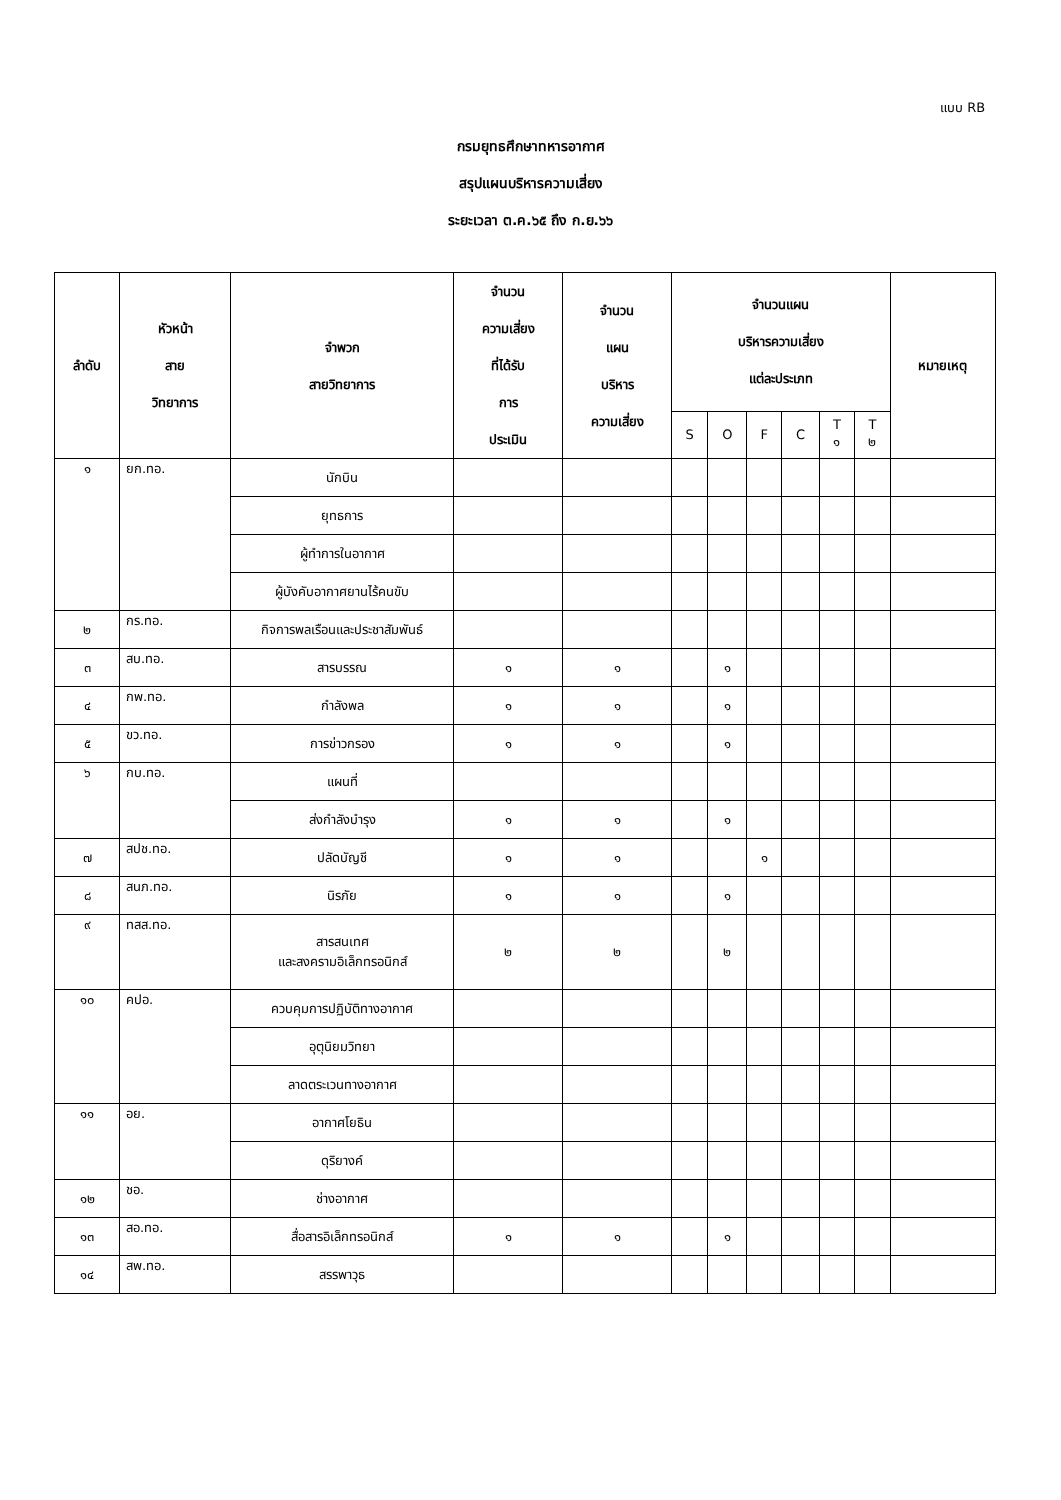แบบ RB
กรมยุทธศึกษาทหารอากาศ
สรุปแผนบริหารความเสี่ยง
ระยะเวลา ต.ค.๖๕ ถึง ก.ย.๖๖
| ลำดับ | หัวหน้า สาย วิทยาการ | จำพวก สายวิทยาการ | จำนวน ความเสี่ยง ที่ได้รับ การ ประเมิน | จำนวน แผน บริหาร ความเสี่ยง | จำนวนแผน บริหารความเสี่ยง แต่ละประเภท | | | | | | หมายเหตุ |
| --- | --- | --- | --- | --- | --- | --- | --- | --- | --- | --- | --- |
| | | | | | S | O | F | C | T ๑ | T ๒ | |
| ๑ | ยก.ทอ. | นักบิน | | | | | | | | | |
| | | ยุทธการ | | | | | | | | | |
| | | ผู้ทำการในอากาศ | | | | | | | | | |
| | | ผู้บังคับอากาศยานไร้คนขับ | | | | | | | | | |
| ๒ | กร.ทอ. | กิจการพลเรือนและประชาสัมพันธ์ | | | | | | | | | |
| ๓ | สบ.ทอ. | สารบรรณ | ๑ | ๑ | | ๑ | | | | | |
| ๔ | กพ.ทอ. | กำลังพล | ๑ | ๑ | | ๑ | | | | | |
| ๕ | ขว.ทอ. | การข่าวกรอง | ๑ | ๑ | | ๑ | | | | | |
| ๖ | กบ.ทอ. | แผนที่ | | | | | | | | | |
| | | ส่งกำลังบำรุง | ๑ | ๑ | | ๑ | | | | | |
| ๗ | สปช.ทอ. | ปลัดบัญชี | ๑ | ๑ | | | ๑ | | | | |
| ๘ | สนภ.ทอ. | นิรภัย | ๑ | ๑ | | ๑ | | | | | |
| ๙ | ทสส.ทอ. | สารสนเทศ และสงครามอิเล็กทรอนิกส์ | ๒ | ๒ | | ๒ | | | | | |
| ๑๐ | คปอ. | ควบคุมการปฏิบัติทางอากาศ | | | | | | | | | |
| | | อุตุนิยมวิทยา | | | | | | | | | |
| | | ลาดตระเวนทางอากาศ | | | | | | | | | |
| ๑๑ | อย. | อากาศโยธิน | | | | | | | | | |
| | | ดุริยางค์ | | | | | | | | | |
| ๑๒ | ชอ. | ช่างอากาศ | | | | | | | | | |
| ๑๓ | สอ.ทอ. | สื่อสารอิเล็กทรอนิกส์ | ๑ | ๑ | | ๑ | | | | | |
| ๑๔ | สพ.ทอ. | สรรพาวุธ | | | | | | | | | |